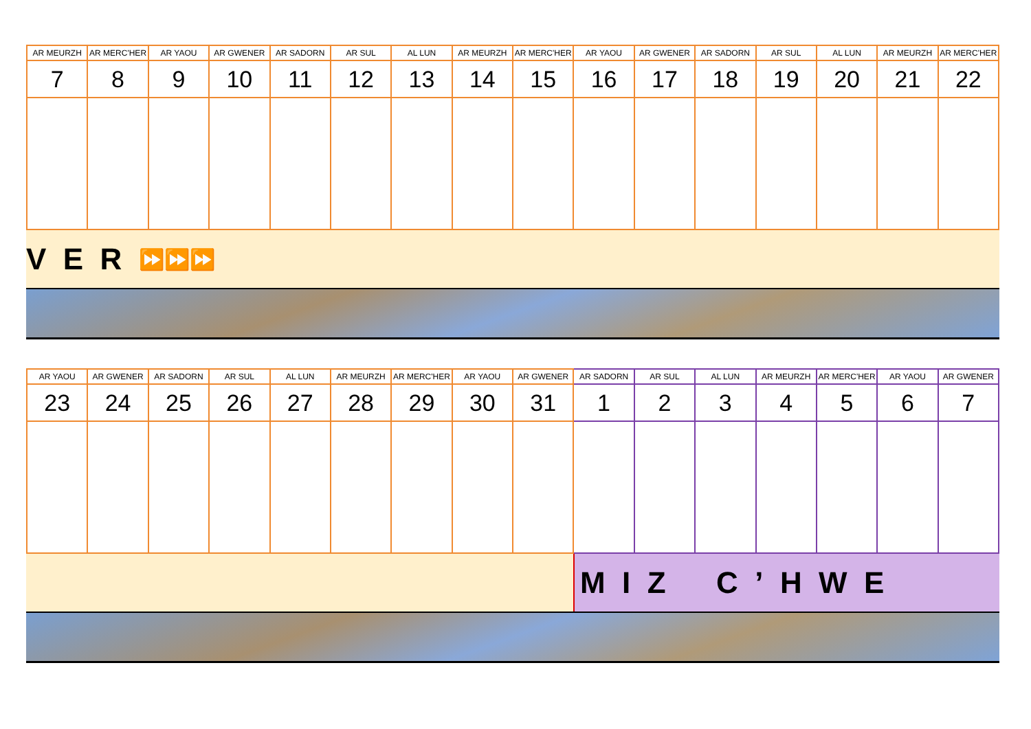| AR MEURZH | AR MERC'HER | AR YAOU | AR GWENER | AR SADORN | AR SUL | AL LUN | AR MEURZH | AR MERC'HER | AR YAOU | AR GWENER | AR SADORN | AR SUL | AL LUN | AR MEURZH | AR MERC'HER |
| --- | --- | --- | --- | --- | --- | --- | --- | --- | --- | --- | --- | --- | --- | --- | --- |
| 7 | 8 | 9 | 10 | 11 | 12 | 13 | 14 | 15 | 16 | 17 | 18 | 19 | 20 | 21 | 22 |
V E R ⏩⏩⏩
| AR YAOU | AR GWENER | AR SADORN | AR SUL | AL LUN | AR MEURZH | AR MERC'HER | AR YAOU | AR GWENER | AR SADORN | AR SUL | AL LUN | AR MEURZH | AR MERC'HER | AR YAOU | AR GWENER |
| --- | --- | --- | --- | --- | --- | --- | --- | --- | --- | --- | --- | --- | --- | --- | --- |
| 23 | 24 | 25 | 26 | 27 | 28 | 29 | 30 | 31 | 1 | 2 | 3 | 4 | 5 | 6 | 7 |
M I Z C ’ H W E